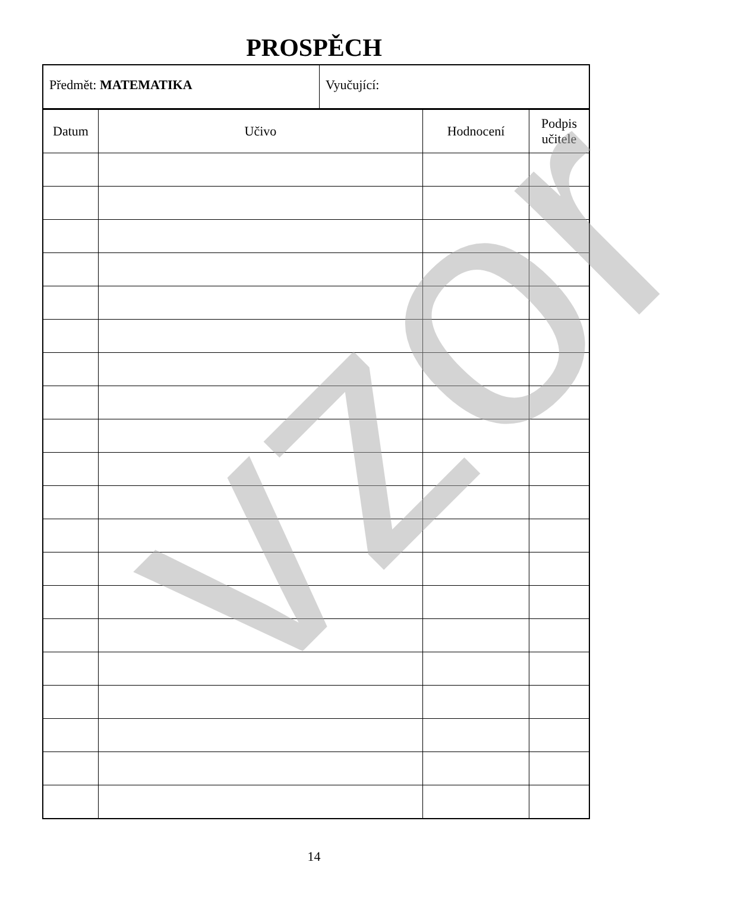PROSPĚCH
Předmět: MATEMATIKA Vyučující:
| Datum | Učivo | Hodnocení | Podpis učitele |
| --- | --- | --- | --- |
14
vzor